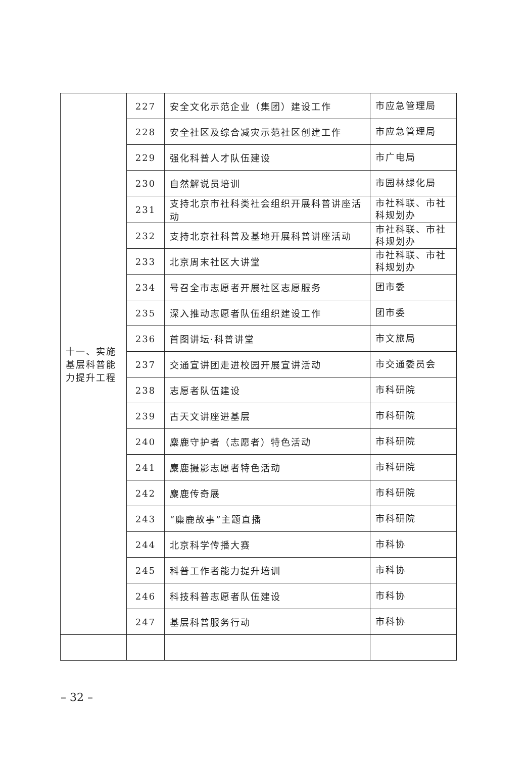| 十一、实施基层科普能力提升工程 | 227 | 安全文化示范企业（集团）建设工作 | 市应急管理局 |
| | 228 | 安全社区及综合减灾示范社区创建工作 | 市应急管理局 |
| | 229 | 强化科普人才队伍建设 | 市广电局 |
| | 230 | 自然解说员培训 | 市园林绿化局 |
| | 231 | 支持北京市社科类社会组织开展科普讲座活动 | 市社科联、市社科规划办 |
| | 232 | 支持北京社科普及基地开展科普讲座活动 | 市社科联、市社科规划办 |
| | 233 | 北京周末社区大讲堂 | 市社科联、市社科规划办 |
| | 234 | 号召全市志愿者开展社区志愿服务 | 团市委 |
| | 235 | 深入推动志愿者队伍组织建设工作 | 团市委 |
| | 236 | 首图讲坛·科普讲堂 | 市文旅局 |
| | 237 | 交通宣讲团走进校园开展宣讲活动 | 市交通委员会 |
| | 238 | 志愿者队伍建设 | 市科研院 |
| | 239 | 古天文讲座进基层 | 市科研院 |
| | 240 | 麋鹿守护者（志愿者）特色活动 | 市科研院 |
| | 241 | 麋鹿摄影志愿者特色活动 | 市科研院 |
| | 242 | 麋鹿传奇展 | 市科研院 |
| | 243 | “麋鹿故事”主题直播 | 市科研院 |
| | 244 | 北京科学传播大赛 | 市科协 |
| | 245 | 科普工作者能力提升培训 | 市科协 |
| | 246 | 科技科普志愿者队伍建设 | 市科协 |
| | 247 | 基层科普服务行动 | 市科协 |
– 32 –